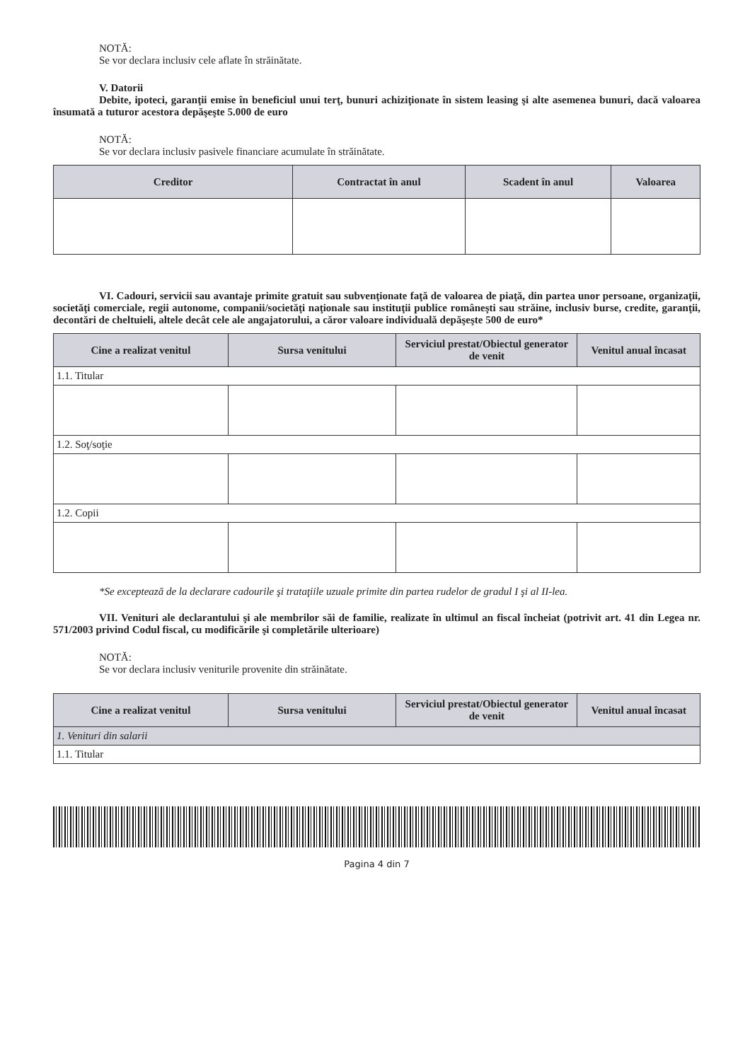NOTĂ:
Se vor declara inclusiv cele aflate în străinătate.
V. Datorii
Debite, ipoteci, garanţii emise în beneficiul unui terţ, bunuri achiziţionate în sistem leasing şi alte asemenea bunuri, dacă valoarea însumată a tuturor acestora depăşeşte 5.000 de euro
NOTĂ:
Se vor declara inclusiv pasivele financiare acumulate în străinătate.
| Creditor | Contractat în anul | Scadent în anul | Valoarea |
| --- | --- | --- | --- |
VI. Cadouri, servicii sau avantaje primite gratuit sau subvenţionate faţă de valoarea de piaţă, din partea unor persoane, organizaţii, societăţi comerciale, regii autonome, companii/societăţi naţionale sau instituţii publice româneşti sau străine, inclusiv burse, credite, garanţii, decontări de cheltuieli, altele decât cele ale angajatorului, a căror valoare individuală depăşeşte 500 de euro*
| Cine a realizat venitul | Sursa venitului | Serviciul prestat/Obiectul generator de venit | Venitul anual încasat |
| --- | --- | --- | --- |
| 1.1. Titular | | | |
| 1.2. Soţ/soţie | | | |
| 1.2. Copii | | | |
*Se exceptează de la declarare cadourile şi trataţiile uzuale primite din partea rudelor de gradul I şi al II-lea.
VII. Venituri ale declarantului şi ale membrilor săi de familie, realizate în ultimul an fiscal încheiat (potrivit art. 41 din Legea nr. 571/2003 privind Codul fiscal, cu modificările şi completările ulterioare)
NOTĂ:
Se vor declara inclusiv veniturile provenite din străinătate.
| Cine a realizat venitul | Sursa venitului | Serviciul prestat/Obiectul generator de venit | Venitul anual încasat |
| --- | --- | --- | --- |
| 1. Venituri din salarii | | | |
| 1.1. Titular | | | |
Pagina 4 din 7